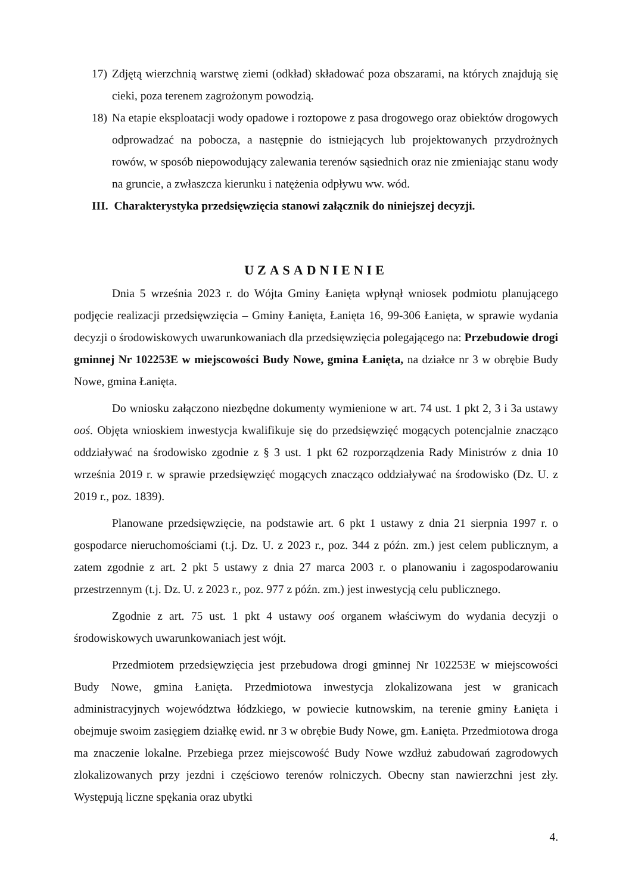17) Zdjętą wierzchnią warstwę ziemi (odkład) składować poza obszarami, na których znajdują się cieki, poza terenem zagrożonym powodzią.
18) Na etapie eksploatacji wody opadowe i roztopowe z pasa drogowego oraz obiektów drogowych odprowadzać na pobocza, a następnie do istniejących lub projektowanych przydrożnych rowów, w sposób niepowodujący zalewania terenów sąsiednich oraz nie zmieniając stanu wody na gruncie, a zwłaszcza kierunku i natężenia odpływu ww. wód.
III. Charakterystyka przedsięwzięcia stanowi załącznik do niniejszej decyzji.
UZASADNIENIE
Dnia 5 września 2023 r. do Wójta Gminy Łanięta wpłynął wniosek podmiotu planującego podjęcie realizacji przedsięwzięcia – Gminy Łanięta, Łanięta 16, 99-306 Łanięta, w sprawie wydania decyzji o środowiskowych uwarunkowaniach dla przedsięwzięcia polegającego na: Przebudowie drogi gminnej Nr 102253E w miejscowości Budy Nowe, gmina Łanięta, na działce nr 3 w obrębie Budy Nowe, gmina Łanięta.
Do wniosku załączono niezbędne dokumenty wymienione w art. 74 ust. 1 pkt 2, 3 i 3a ustawy ooś. Objęta wnioskiem inwestycja kwalifikuje się do przedsięwzięć mogących potencjalnie znacząco oddziaływać na środowisko zgodnie z § 3 ust. 1 pkt 62 rozporządzenia Rady Ministrów z dnia 10 września 2019 r. w sprawie przedsięwzięć mogących znacząco oddziaływać na środowisko (Dz. U. z 2019 r., poz. 1839).
Planowane przedsięwzięcie, na podstawie art. 6 pkt 1 ustawy z dnia 21 sierpnia 1997 r. o gospodarce nieruchomościami (t.j. Dz. U. z 2023 r., poz. 344 z późn. zm.) jest celem publicznym, a zatem zgodnie z art. 2 pkt 5 ustawy z dnia 27 marca 2003 r. o planowaniu i zagospodarowaniu przestrzennym (t.j. Dz. U. z 2023 r., poz. 977 z późn. zm.) jest inwestycją celu publicznego.
Zgodnie z art. 75 ust. 1 pkt 4 ustawy ooś organem właściwym do wydania decyzji o środowiskowych uwarunkowaniach jest wójt.
Przedmiotem przedsięwzięcia jest przebudowa drogi gminnej Nr 102253E w miejscowości Budy Nowe, gmina Łanięta. Przedmiotowa inwestycja zlokalizowana jest w granicach administracyjnych województwa łódzkiego, w powiecie kutnowskim, na terenie gminy Łanięta i obejmuje swoim zasięgiem działkę ewid. nr 3 w obrębie Budy Nowe, gm. Łanięta. Przedmiotowa droga ma znaczenie lokalne. Przebiega przez miejscowość Budy Nowe wzdłuż zabudowań zagrodowych zlokalizowanych przy jezdni i częściowo terenów rolniczych. Obecny stan nawierzchni jest zły. Występują liczne spękania oraz ubytki
4.